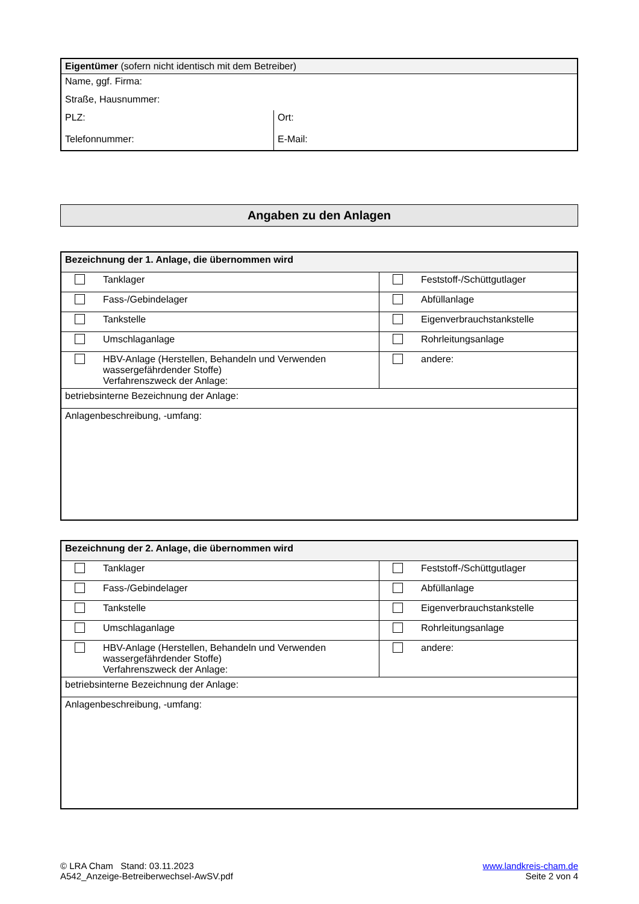| Eigentümer (sofern nicht identisch mit dem Betreiber) | |
| Name, ggf. Firma: | |
| Straße, Hausnummer: | |
| PLZ: | Ort: |
| Telefonnummer: | E-Mail: |
Angaben zu den Anlagen
| Bezeichnung der 1. Anlage, die übernommen wird | |
| Tanklager | Feststoff-/Schüttgutlager |
| Fass-/Gebindelager | Abfüllanlage |
| Tankstelle | Eigenverbrauchstankstelle |
| Umschlaganlage | Rohrleitungsanlage |
| HBV-Anlage (Herstellen, Behandeln und Verwenden wassergefährdender Stoffe) Verfahrenszweck der Anlage: | andere: |
| betriebsinterne Bezeichnung der Anlage: | |
| Anlagenbeschreibung, -umfang: | |
| Bezeichnung der 2. Anlage, die übernommen wird | |
| Tanklager | Feststoff-/Schüttgutlager |
| Fass-/Gebindelager | Abfüllanlage |
| Tankstelle | Eigenverbrauchstankstelle |
| Umschlaganlage | Rohrleitungsanlage |
| HBV-Anlage (Herstellen, Behandeln und Verwenden wassergefährdender Stoffe) Verfahrenszweck der Anlage: | andere: |
| betriebsinterne Bezeichnung der Anlage: | |
| Anlagenbeschreibung, -umfang: | |
© LRA Cham Stand: 03.11.2023
A542_Anzeige-Betreiberwechsel-AwSV.pdf
www.landkreis-cham.de
Seite 2 von 4